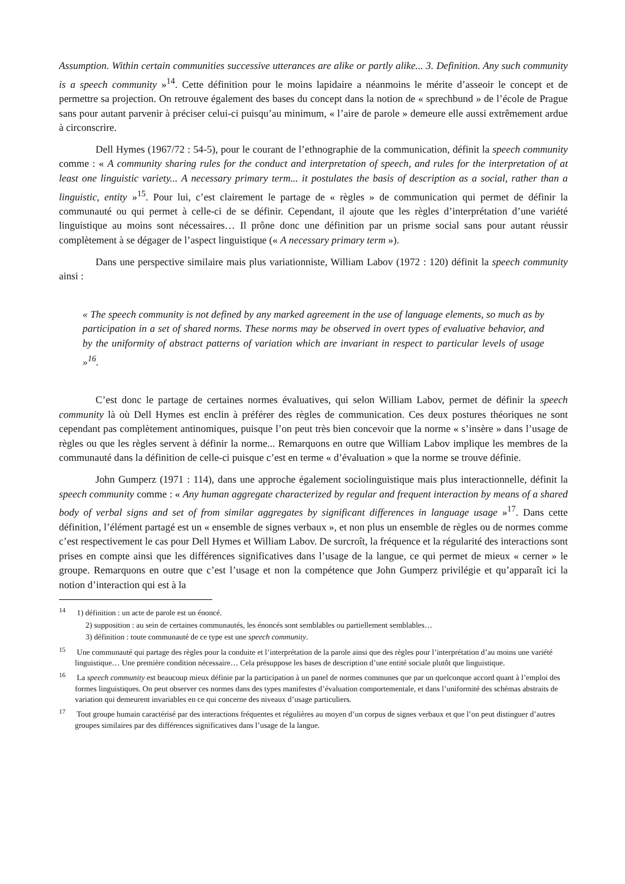Assumption. Within certain communities successive utterances are alike or partly alike... 3. Definition. Any such community is a speech community »<sup>14</sup>. Cette définition pour le moins lapidaire a néanmoins le mérite d’asseoir le concept et de permettre sa projection. On retrouve également des bases du concept dans la notion de « sprechbund » de l’école de Prague sans pour autant parvenir à préciser celui-ci puisqu’au minimum, « l’aire de parole » demeure elle aussi extrêmement ardue à circonscrire.
Dell Hymes (1967/72 : 54-5), pour le courant de l’ethnographie de la communication, définit la speech community comme : « A community sharing rules for the conduct and interpretation of speech, and rules for the interpretation of at least one linguistic variety... A necessary primary term... it postulates the basis of description as a social, rather than a linguistic, entity »<sup>15</sup>. Pour lui, c’est clairement le partage de « règles » de communication qui permet de définir la communauté ou qui permet à celle-ci de se définir. Cependant, il ajoute que les règles d’interprétation d’une variété linguistique au moins sont nécessaires… Il prône donc une définition par un prisme social sans pour autant réussir complètement à se dégager de l’aspect linguistique (« A necessary primary term »).
Dans une perspective similaire mais plus variationniste, William Labov (1972 : 120) définit la speech community ainsi :
« The speech community is not defined by any marked agreement in the use of language elements, so much as by participation in a set of shared norms. These norms may be observed in overt types of evaluative behavior, and by the uniformity of abstract patterns of variation which are invariant in respect to particular levels of usage »<sup>16</sup>.
C’est donc le partage de certaines normes évaluatives, qui selon William Labov, permet de définir la speech community là où Dell Hymes est enclin à préférer des règles de communication. Ces deux postures théoriques ne sont cependant pas complètement antinomiques, puisque l’on peut très bien concevoir que la norme « s’insère » dans l’usage de règles ou que les règles servent à définir la norme... Remarquons en outre que William Labov implique les membres de la communauté dans la définition de celle-ci puisque c’est en terme « d’évaluation » que la norme se trouve définie.
John Gumperz (1971 : 114), dans une approche également sociolinguistique mais plus interactionnelle, définit la speech community comme : « Any human aggregate characterized by regular and frequent interaction by means of a shared body of verbal signs and set of from similar aggregates by significant differences in language usage »<sup>17</sup>. Dans cette définition, l’élément partagé est un « ensemble de signes verbaux », et non plus un ensemble de règles ou de normes comme c’est respectivement le cas pour Dell Hymes et William Labov. De surcroît, la fréquence et la régularité des interactions sont prises en compte ainsi que les différences significatives dans l’usage de la langue, ce qui permet de mieux « cerner » le groupe. Remarquons en outre que c’est l’usage et non la compétence que John Gumperz privilégie et qu’apparaît ici la notion d’interaction qui est à la
<sup>14</sup> 1) définition : un acte de parole est un énoncé.
2) supposition : au sein de certaines communautés, les énoncés sont semblables ou partiellement semblables…
3) définition : toute communauté de ce type est une speech community.
<sup>15</sup> Une communauté qui partage des règles pour la conduite et l’interprétation de la parole ainsi que des règles pour l’interprétation d’au moins une variété linguistique… Une première condition nécessaire… Cela présuppose les bases de description d’une entité sociale plutôt que linguistique.
<sup>16</sup> La speech community est beaucoup mieux définie par la participation à un panel de normes communes que par un quelconque accord quant à l’emploi des formes linguistiques. On peut observer ces normes dans des types manifestes d’évaluation comportementale, et dans l’uniformité des schémas abstraits de variation qui demeurent invariables en ce qui concerne des niveaux d’usage particuliers.
<sup>17</sup> Tout groupe humain caractérisé par des interactions fréquentes et régulières au moyen d’un corpus de signes verbaux et que l’on peut distinguer d’autres groupes similaires par des différences significatives dans l’usage de la langue.